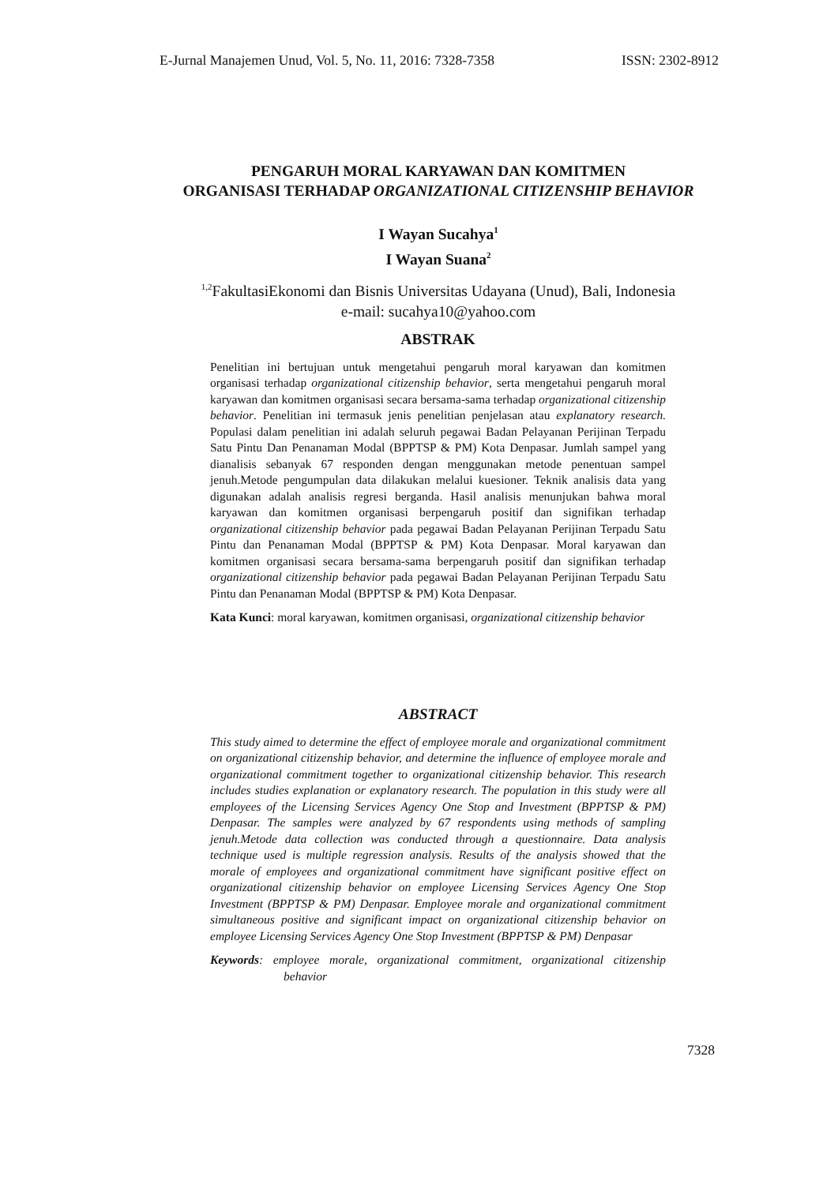E-Jurnal Manajemen Unud, Vol. 5, No. 11, 2016: 7328-7358 ISSN: 2302-8912
PENGARUH MORAL KARYAWAN DAN KOMITMEN
ORGANISASI TERHADAP ORGANIZATIONAL CITIZENSHIP BEHAVIOR
I Wayan Sucahya<sup>1</sup>
I Wayan Suana<sup>2</sup>
<sup>1,2</sup>FakultasiEkonomi dan Bisnis Universitas Udayana (Unud), Bali, Indonesia
e-mail: sucahya10@yahoo.com
ABSTRAK
Penelitian ini bertujuan untuk mengetahui pengaruh moral karyawan dan komitmen organisasi terhadap organizational citizenship behavior, serta mengetahui pengaruh moral karyawan dan komitmen organisasi secara bersama-sama terhadap organizational citizenship behavior. Penelitian ini termasuk jenis penelitian penjelasan atau explanatory research. Populasi dalam penelitian ini adalah seluruh pegawai Badan Pelayanan Perijinan Terpadu Satu Pintu Dan Penanaman Modal (BPPTSP & PM) Kota Denpasar. Jumlah sampel yang dianalisis sebanyak 67 responden dengan menggunakan metode penentuan sampel jenuh.Metode pengumpulan data dilakukan melalui kuesioner. Teknik analisis data yang digunakan adalah analisis regresi berganda. Hasil analisis menunjukan bahwa moral karyawan dan komitmen organisasi berpengaruh positif dan signifikan terhadap organizational citizenship behavior pada pegawai Badan Pelayanan Perijinan Terpadu Satu Pintu dan Penanaman Modal (BPPTSP & PM) Kota Denpasar. Moral karyawan dan komitmen organisasi secara bersama-sama berpengaruh positif dan signifikan terhadap organizational citizenship behavior pada pegawai Badan Pelayanan Perijinan Terpadu Satu Pintu dan Penanaman Modal (BPPTSP & PM) Kota Denpasar.
Kata Kunci: moral karyawan, komitmen organisasi, organizational citizenship behavior
ABSTRACT
This study aimed to determine the effect of employee morale and organizational commitment on organizational citizenship behavior, and determine the influence of employee morale and organizational commitment together to organizational citizenship behavior. This research includes studies explanation or explanatory research. The population in this study were all employees of the Licensing Services Agency One Stop and Investment (BPPTSP & PM) Denpasar. The samples were analyzed by 67 respondents using methods of sampling jenuh.Metode data collection was conducted through a questionnaire. Data analysis technique used is multiple regression analysis. Results of the analysis showed that the morale of employees and organizational commitment have significant positive effect on organizational citizenship behavior on employee Licensing Services Agency One Stop Investment (BPPTSP & PM) Denpasar. Employee morale and organizational commitment simultaneous positive and significant impact on organizational citizenship behavior on employee Licensing Services Agency One Stop Investment (BPPTSP & PM) Denpasar
Keywords: employee morale, organizational commitment, organizational citizenship behavior
7328